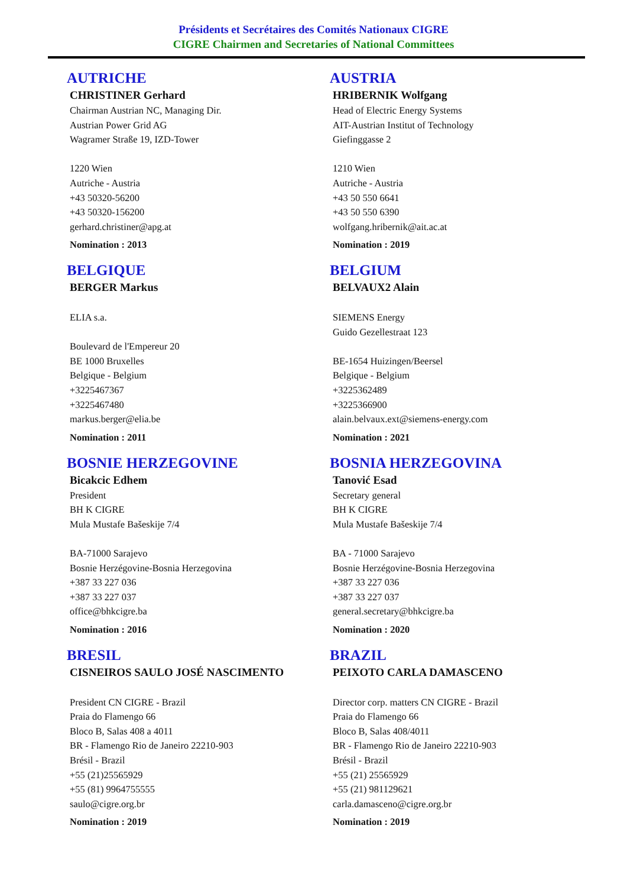Présidents et Secrétaires des Comités Nationaux CIGRE
CIGRE Chairmen and Secretaries of National Committees
AUTRICHE
CHRISTINER Gerhard
Chairman Austrian NC, Managing Dir.
Austrian Power Grid AG
Wagramer Straße 19, IZD-Tower
1220 Wien
Autriche - Austria
+43 50320-56200
+43 50320-156200
gerhard.christiner@apg.at
Nomination : 2013
AUSTRIA
HRIBERNIK Wolfgang
Head of Electric Energy Systems
AIT-Austrian Institut of Technology
Giefinggasse 2
1210 Wien
Autriche - Austria
+43 50 550 6641
+43 50 550 6390
wolfgang.hribernik@ait.ac.at
Nomination : 2019
BELGIQUE
BERGER Markus
ELIA s.a.
Boulevard de l'Empereur 20
BE 1000 Bruxelles
Belgique - Belgium
+3225467367
+3225467480
markus.berger@elia.be
Nomination : 2011
BELGIUM
BELVAUX2 Alain
SIEMENS Energy
Guido Gezellestraat 123
BE-1654 Huizingen/Beersel
Belgique - Belgium
+3225362489
+3225366900
alain.belvaux.ext@siemens-energy.com
Nomination : 2021
BOSNIE HERZEGOVINE
Bicakcic Edhem
President
BH K CIGRE
Mula Mustafe Bašeskije 7/4
BA-71000 Sarajevo
Bosnie Herzégovine-Bosnia Herzegovina
+387 33 227 036
+387 33 227 037
office@bhkcigre.ba
Nomination : 2016
BOSNIA HERZEGOVINA
Tanović Esad
Secretary general
BH K CIGRE
Mula Mustafe Bašeskije 7/4
BA - 71000 Sarajevo
Bosnie Herzégovine-Bosnia Herzegovina
+387 33 227 036
+387 33 227 037
general.secretary@bhkcigre.ba
Nomination : 2020
BRESIL
CISNEIROS SAULO JOSÉ NASCIMENTO
President CN CIGRE - Brazil
Praia do Flamengo 66
Bloco B, Salas 408 a 4011
BR - Flamengo Rio de Janeiro 22210-903
Brésil - Brazil
+55 (21)25565929
+55 (81) 9964755555
saulo@cigre.org.br
Nomination : 2019
BRAZIL
PEIXOTO CARLA DAMASCENO
Director corp. matters CN CIGRE - Brazil
Praia do Flamengo 66
Bloco B, Salas 408/4011
BR - Flamengo Rio de Janeiro 22210-903
Brésil - Brazil
+55 (21) 25565929
+55 (21) 981129621
carla.damasceno@cigre.org.br
Nomination : 2019